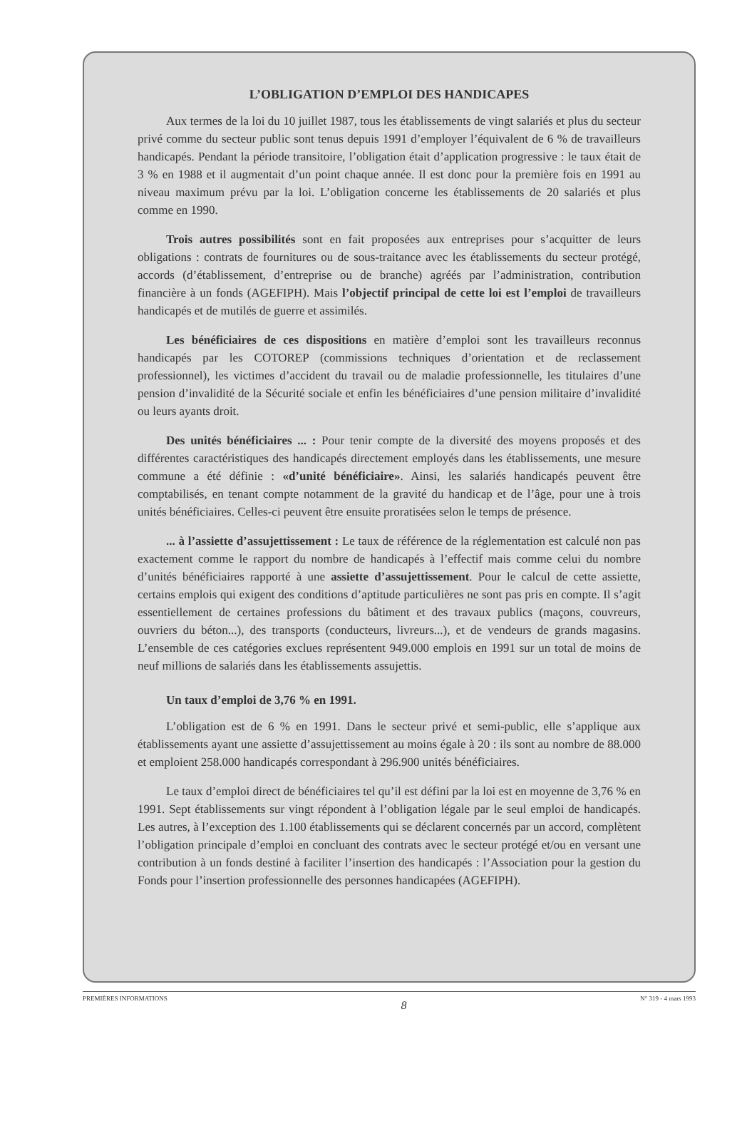L’OBLIGATION D’EMPLOI DES HANDICAPES
Aux termes de la loi du 10 juillet 1987, tous les établissements de vingt salariés et plus du secteur privé comme du secteur public sont tenus depuis 1991 d’employer l’équivalent de 6 % de travailleurs handicapés. Pendant la période transitoire, l’obligation était d’application progressive : le taux était de 3 % en 1988 et il augmentait d’un point chaque année. Il est donc pour la première fois en 1991 au niveau maximum prévu par la loi. L’obligation concerne les établissements de 20 salariés et plus comme en 1990.
Trois autres possibilités sont en fait proposées aux entreprises pour s’acquitter de leurs obligations : contrats de fournitures ou de sous-traitance avec les établissements du secteur protégé, accords (d’établissement, d’entreprise ou de branche) agréés par l’administration, contribution financière à un fonds (AGEFIPH). Mais l’objectif principal de cette loi est l’emploi de travailleurs handicapés et de mutilés de guerre et assimilés.
Les bénéficiaires de ces dispositions en matière d’emploi sont les travailleurs reconnus handicapés par les COTOREP (commissions techniques d’orientation et de reclassement professionnel), les victimes d’accident du travail ou de maladie professionnelle, les titulaires d’une pension d’invalidité de la Sécurité sociale et enfin les bénéficiaires d’une pension militaire d’invalidité ou leurs ayants droit.
Des unités bénéficiaires ... : Pour tenir compte de la diversité des moyens proposés et des différentes caractéristiques des handicapés directement employés dans les établissements, une mesure commune a été définie : «d’unité bénéficiaire». Ainsi, les salariés handicapés peuvent être comptabilisés, en tenant compte notamment de la gravité du handicap et de l’âge, pour une à trois unités bénéficiaires. Celles-ci peuvent être ensuite proratisées selon le temps de présence.
... à l’assiette d’assujettissement : Le taux de référence de la réglementation est calculé non pas exactement comme le rapport du nombre de handicapés à l’effectif mais comme celui du nombre d’unités bénéficiaires rapporté à une assiette d’assujettissement. Pour le calcul de cette assiette, certains emplois qui exigent des conditions d’aptitude particulières ne sont pas pris en compte. Il s’agit essentiellement de certaines professions du bâtiment et des travaux publics (maçons, couvreurs, ouvriers du béton...), des transports (conducteurs, livreurs...), et de vendeurs de grands magasins. L’ensemble de ces catégories exclues représentent 949.000 emplois en 1991 sur un total de moins de neuf millions de salariés dans les établissements assujettis.
Un taux d’emploi de 3,76 % en 1991.
L’obligation est de 6 % en 1991. Dans le secteur privé et semi-public, elle s’applique aux établissements ayant une assiette d’assujettissement au moins égale à 20 : ils sont au nombre de 88.000 et emploient 258.000 handicapés correspondant à 296.900 unités bénéficiaires.
Le taux d’emploi direct de bénéficiaires tel qu’il est défini par la loi est en moyenne de 3,76 % en 1991. Sept établissements sur vingt répondent à l’obligation légale par le seul emploi de handicapés. Les autres, à l’exception des 1.100 établissements qui se déclarent concernés par un accord, complètent l’obligation principale d’emploi en concluant des contrats avec le secteur protégé et/ou en versant une contribution à un fonds destiné à faciliter l’insertion des handicapés : l’Association pour la gestion du Fonds pour l’insertion professionnelle des personnes handicapées (AGEFIPH).
PREMIÈRES INFORMATIONS 8 N° 319 - 4 mars 1993